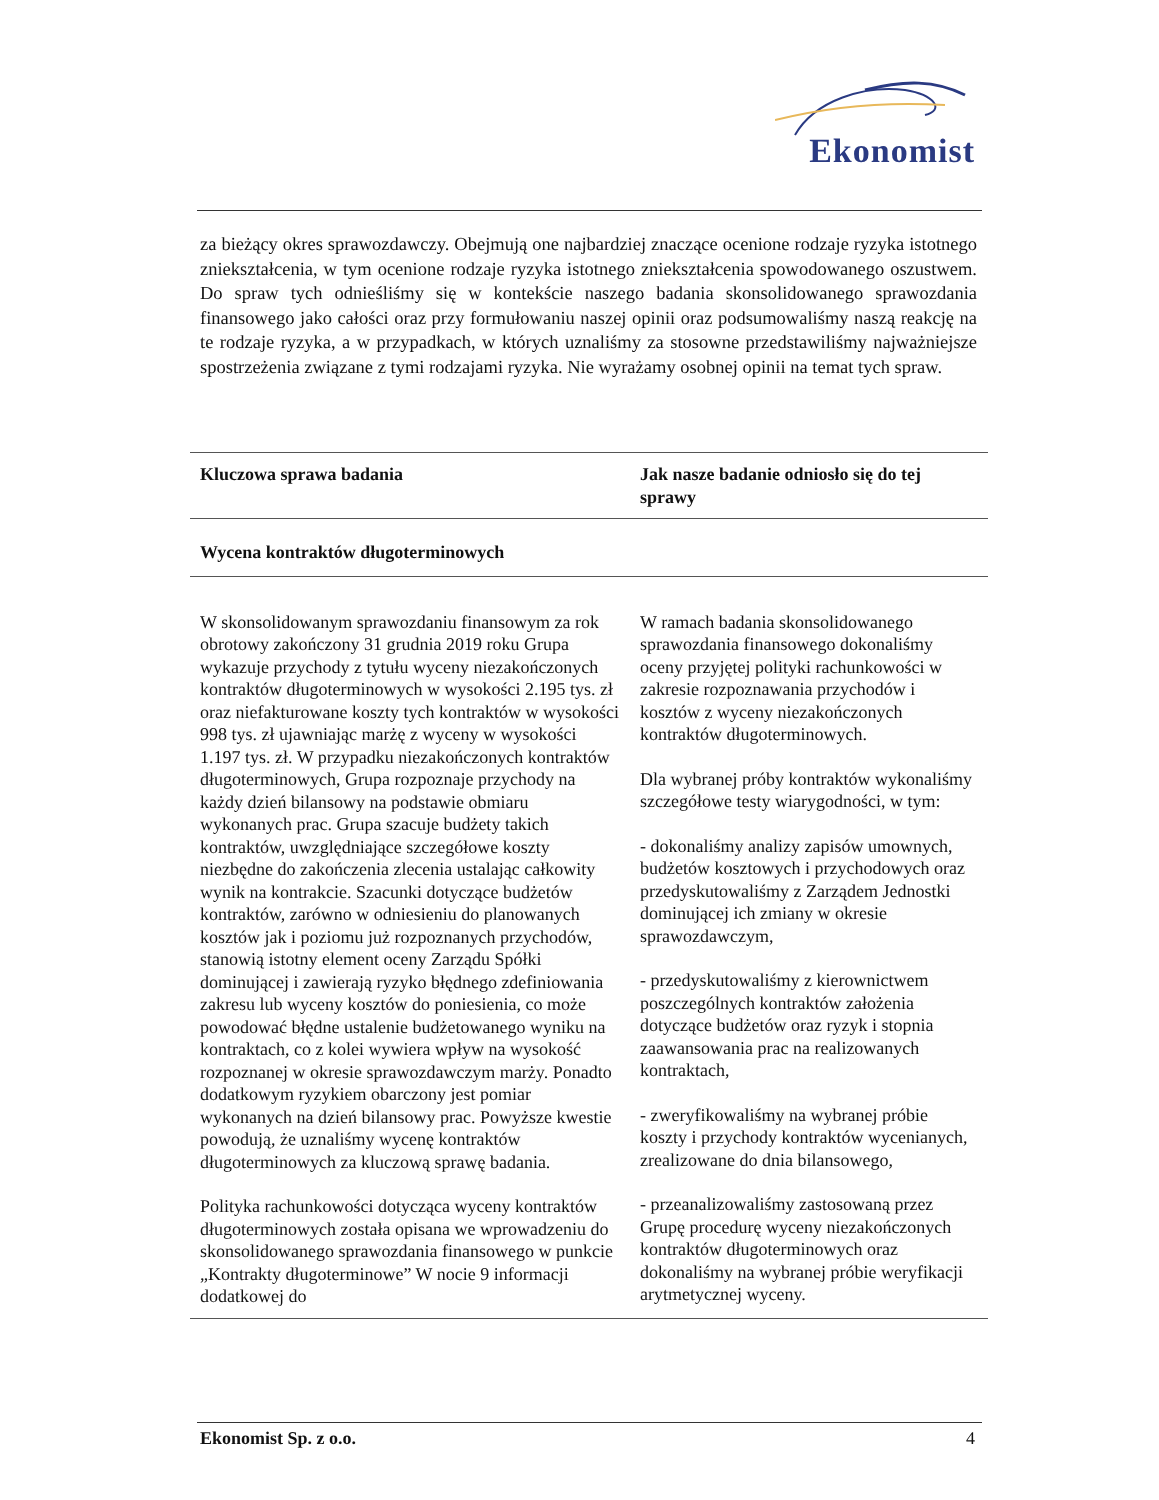Ekonomist
za bieżący okres sprawozdawczy. Obejmują one najbardziej znaczące ocenione rodzaje ryzyka istotnego zniekształcenia, w tym ocenione rodzaje ryzyka istotnego zniekształcenia spowodowanego oszustwem. Do spraw tych odnieśliśmy się w kontekście naszego badania skonsolidowanego sprawozdania finansowego jako całości oraz przy formułowaniu naszej opinii oraz podsumowaliśmy naszą reakcję na te rodzaje ryzyka, a w przypadkach, w których uznaliśmy za stosowne przedstawiliśmy najważniejsze spostrzeżenia związane z tymi rodzajami ryzyka. Nie wyrażamy osobnej opinii na temat tych spraw.
| Kluczowa sprawa badania | Jak nasze badanie odniosło się do tej sprawy |
| --- | --- |
| Wycena kontraktów długoterminowych | |
| W skonsolidowanym sprawozdaniu finansowym za rok obrotowy zakończony 31 grudnia 2019 roku Grupa wykazuje przychody z tytułu wyceny niezakończonych kontraktów długoterminowych w wysokości 2.195 tys. zł oraz niefakturowane koszty tych kontraktów w wysokości 998 tys. zł ujawniając marżę z wyceny w wysokości 1.197 tys. zł. W przypadku niezakończonych kontraktów długoterminowych, Grupa rozpoznaje przychody na każdy dzień bilansowy na podstawie obmiaru wykonanych prac. Grupa szacuje budżety takich kontraktów, uwzględniające szczegółowe koszty niezbędne do zakończenia zlecenia ustalając całkowity wynik na kontrakcie. Szacunki dotyczące budżetów kontraktów, zarówno w odniesieniu do planowanych kosztów jak i poziomu już rozpoznanych przychodów, stanowią istotny element oceny Zarządu Spółki dominującej i zawierają ryzyko błędnego zdefiniowania zakresu lub wyceny kosztów do poniesienia, co może powodować błędne ustalenie budżetowanego wyniku na kontraktach, co z kolei wywiera wpływ na wysokość rozpoznanej w okresie sprawozdawczym marży. Ponadto dodatkowym ryzykiem obarczony jest pomiar wykonanych na dzień bilansowy prac. Powyższe kwestie powodują, że uznaliśmy wycenę kontraktów długoterminowych za kluczową sprawę badania. Polityka rachunkowości dotycząca wyceny kontraktów długoterminowych została opisana we wprowadzeniu do skonsolidowanego sprawozdania finansowego w punkcie „Kontrakty długoterminowe” W nocie 9 informacji dodatkowej do | W ramach badania skonsolidowanego sprawozdania finansowego dokonaliśmy oceny przyjętej polityki rachunkowości w zakresie rozpoznawania przychodów i kosztów z wyceny niezakończonych kontraktów długoterminowych. Dla wybranej próby kontraktów wykonaliśmy szczegółowe testy wiarygodności, w tym: - dokonaliśmy analizy zapisów umownych, budżetów kosztowych i przychodowych oraz przedyskutowaliśmy z Zarządem Jednostki dominującej ich zmiany w okresie sprawozdawczym, - przedyskutowaliśmy z kierownictwem poszczególnych kontraktów założenia dotyczące budżetów oraz ryzyk i stopnia zaawansowania prac na realizowanych kontraktach, - zweryfikowaliśmy na wybranej próbie koszty i przychody kontraktów wycenianych, zrealizowane do dnia bilansowego, - przeanalizowaliśmy zastosowaną przez Grupę procedurę wyceny niezakończonych kontraktów długoterminowych oraz dokonaliśmy na wybranej próbie weryfikacji arytmetycznej wyceny. |
Ekonomist Sp. z o.o. 4